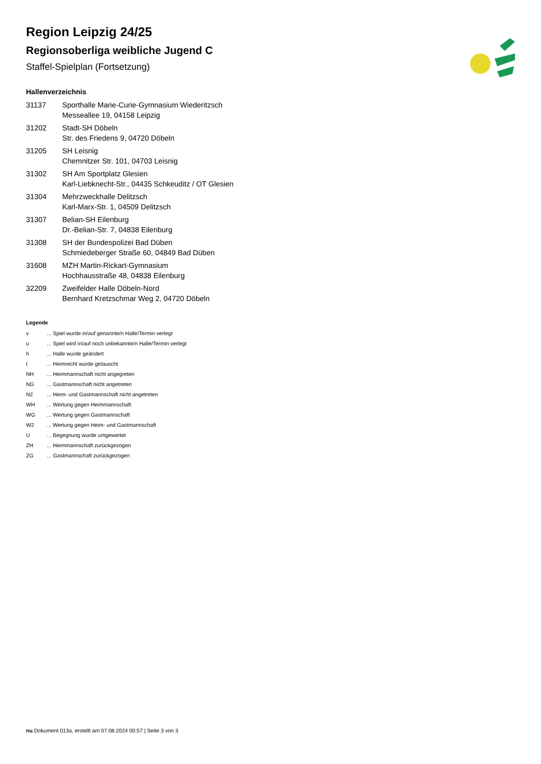Region Leipzig 24/25
Regionsoberliga weibliche Jugend C
Staffel-Spielplan (Fortsetzung)
Hallenverzeichnis
| 31137 | Sporthalle Marie-Curie-Gymnasium Wiederitzsch Messeallee 19, 04158 Leipzig |
| 31202 | Stadt-SH Döbeln Str. des Friedens 9, 04720 Döbeln |
| 31205 | SH Leisnig Chemnitzer Str. 101, 04703 Leisnig |
| 31302 | SH Am Sportplatz Glesien Karl-Liebknecht-Str., 04435 Schkeuditz / OT Glesien |
| 31304 | Mehrzweckhalle Delitzsch Karl-Marx-Str. 1, 04509 Delitzsch |
| 31307 | Belian-SH Eilenburg Dr.-Belian-Str. 7, 04838 Eilenburg |
| 31308 | SH der Bundespolizei Bad Düben Schmiedeberger Straße 60, 04849 Bad Düben |
| 31608 | MZH Martin-Rickart-Gymnasium Hochhausstraße 48, 04838 Eilenburg |
| 32209 | Zweifelder Halle Döbeln-Nord Bernhard Kretzschmar Weg 2, 04720 Döbeln |
Legende
| v | ... Spiel wurde in/auf genannte/n Halle/Termin verlegt |
| u | ... Spiel wird in/auf noch unbekannte/n Halle/Termin verlegt |
| h | ... Halle wurde geändert |
| t | ... Heimrecht wurde getauscht |
| NH | ... Heimmannschaft nicht angegreten |
| NG | ... Gastmannschaft nicht angetreten |
| N2 | ... Heim- und Gastmannschaft nicht angetreten |
| WH | ... Wertung gegen Heimmannschaft |
| WG | ... Wertung gegen Gastmannschaft |
| W2 | ... Wertung gegen Heim- und Gastmannschaft |
| U | ... Begegnung wurde umgewertet |
| ZH | ... Heimmannschaft zurückgezogen |
| ZG | ... Gastmannschaft zurückgezogen |
nu.Dokument 013a, erstellt am 07.08.2024 00:57 | Seite 3 von 3